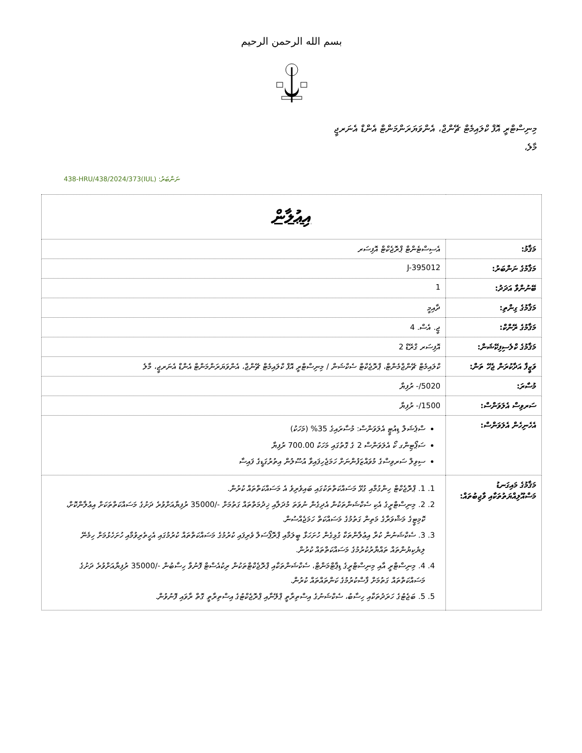بسم الله الرحمن الرحيم
މިނިސްޓްރީ އޮފް ކްލައިމެޓް ޗޭންޖް، އެންވަޔަރަންމަންޓް އެންޑް އެނަރޖީ
މާލެ،
ނަންބަރު: (IUL)438-HRU/438/2024/373
| އިޢުލާން | |
| މަޤާމު: | އެސިސްޓެންޓް ޕްރޮޖެކްޓް އޮފިސަރ |
| މަޤާމުގެ ނަންބަރު: | J-395012 |
| ބޭނުންވާ އަދަދު: | 1 |
| މަޤާމުގެ ގިންތި: | ދާއިމީ |
| މަޤާމުގެ ރޭންކް: | ޖީ. އެސް. 4 |
| މަޤާމުގެ ކްލެސިފިކޭޝަން: | އޮފިސަރ ގްރޭޑް 2 |
| ވަޒީފާ އަދާކުރަން ޖެހޭ ތަން: | ކްލައިމެޓް ޗޭންޖްމެންޓް، ޕްރޮޖެކްޓް ސެކްޝަން / މިނިސްޓްރީ އޮފް ކްލައިމެޓް ޗޭންޖް، އެންވަޔަރަންމަންޓް އެންޑް އެނަރޖީ، މާލެ |
| މުސާރަ: | 5020/- ރުފިޔާ |
| ސަރވިސް އެލަވަންސް: | 1500/- ރުފިޔާ |
| އެހެނިހެން އެލަވަންސް: | ސްޕެޝަލް ޑިއުޓީ އެލަވަންސް: މުސާރައިގެ 35% (މަހަކު) ސަޕޯޓިންގ ކޯ އެލަވަންސް 2 ގެ ގޮތުގައި މަހަކު 700.00 ރުފިޔާ ސިވިލް ސަރވިސްގެ މުވައްޒަފުންނަށް ހަމަޖެހިފައިވާ އުސޫލުން އިތުރުގަޑީގެ ފައިސާ |
| މަޤާމުގެ މައިގަނޑު މަސްއޫލިއްޔަތުތަކާއި ވާޖިބުތައް: | 1. 1. ޕްރޮޖެކްޓް ހިންގުމާއި ގުޅޭ މަސައްކަތްތަކުގައި ބައިވެރިވެ އެ މަސައްކަތްތައް ކުރުން. 2. 2. މިނިސްޓްރީގެ އެކި ސެކްޝަންތަކުން އެދިގެން ނުވަތަ މުދަލާއި ޚިދުމަތްތައް ގަތުމަށް -/35000 ރުފިޔާއަށްވުރެ ދަށުގެ މަސައްކަތްތަކަށް އިޢުލާންކޮށް، ކޮމިޓީގެ މަޝްވަރާގެ މަތިން ގަތުމުގެ މަސައްކަތް ހަމަޖެއްސުން. 3. 3. ސެކްޝަނުން ކުރާ އިޢުލާންތަކާ ގުޅިގެން ހުށަހަޅާ ބީލަމާއި ޕްރޮޕޯސަލް ވެރިފައި ކުރުމުގެ މަސައްކަތްތައް ކުރުމުގައި އެހީތެރިވުމާއި ހުށަހެޅުމަށް ހިމެނޭ ލިޔެކިޔުންތައް ތައްޔާރުކުރުމުގެ މަސައްކަތްތައް ކުރުން. 4. 4. މިނިސްޓްރީ އާއި މިނިސްޓްރީގެ ޑިޕާޓްމަންޓް، ސެކްޝަންތަކާއި ޕްރޮޖެކްޓްތަކުން ރިކުއެސްޓް ފޮނުވާ ހިސާބުން -/35000 ރުފިޔާއަށްވުރެ ދަށުގެ މަސައްކަތްތައް ގަތުމަށް ފާސްކުރުމުގެ ކަންތައްތައް ކުރުން. 5. 5. ބަޖެޓުގެ ހަރަދުތަކާއި ހިސާބު، ސެކްޝަނުގެ އިސްތިރާތީ ޕްލޭނާއި ޕްރޮޖެކްޓުގެ އިސްތިރާތީ ގޮތް ރާވައި ފޮނުވުން. |